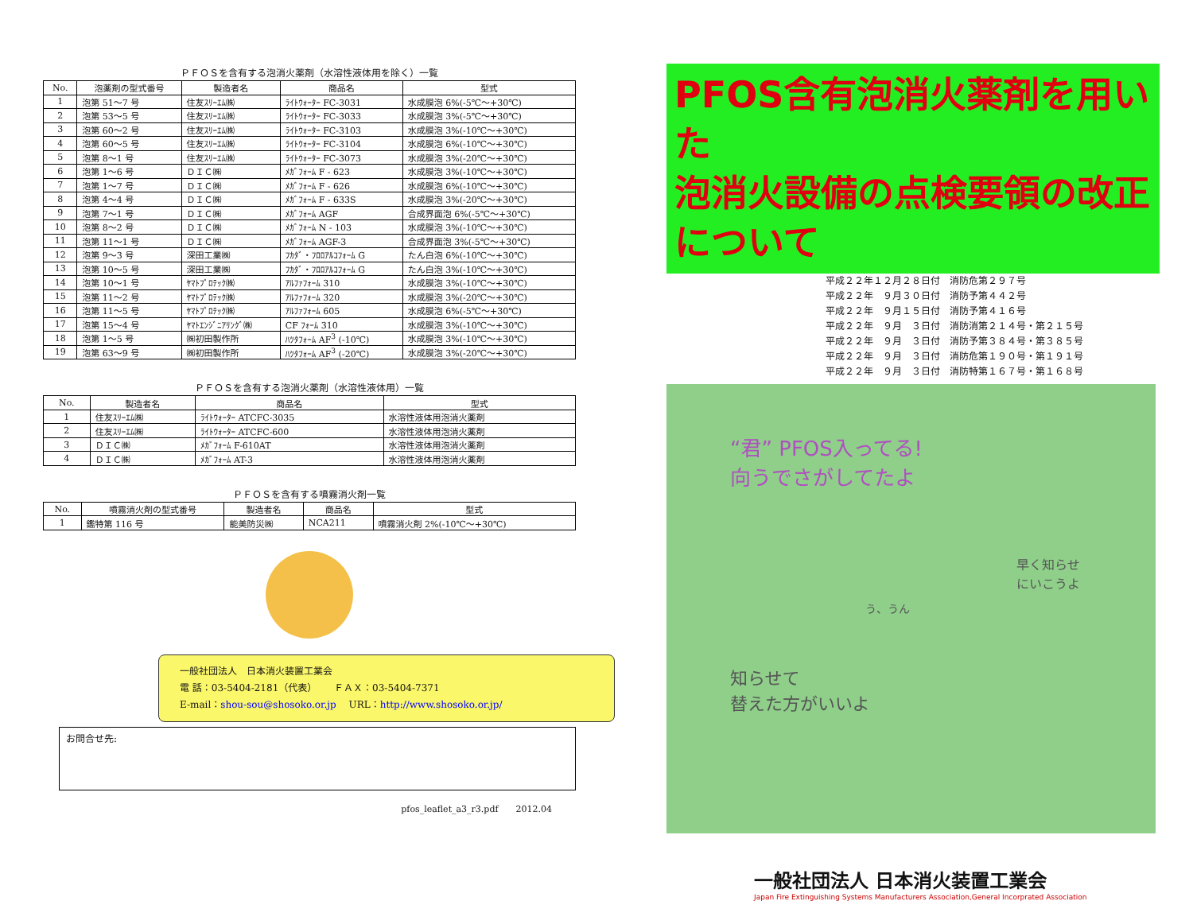ＰＦＯＳを含有する泡消火薬剤（水溶性液体用を除く）一覧
| No. | 泡薬剤の型式番号 | 製造者名 | 商品名 | 型式 |
| --- | --- | --- | --- | --- |
| 1 | 泡第 51～7 号 | 住友ｽﾘｰｴﾑ㈱ | ﾗｲﾄｳｫｰﾀｰ FC-3031 | 水成膜泡 6%(-5℃～+30℃) |
| 2 | 泡第 53～5 号 | 住友ｽﾘｰｴﾑ㈱ | ﾗｲﾄｳｫｰﾀｰ FC-3033 | 水成膜泡 3%(-5℃～+30℃) |
| 3 | 泡第 60～2 号 | 住友ｽﾘｰｴﾑ㈱ | ﾗｲﾄｳｫｰﾀｰ FC-3103 | 水成膜泡 3%(-10℃～+30℃) |
| 4 | 泡第 60～5 号 | 住友ｽﾘｰｴﾑ㈱ | ﾗｲﾄｳｫｰﾀｰ FC-3104 | 水成膜泡 6%(-10℃～+30℃) |
| 5 | 泡第 8～1 号 | 住友ｽﾘｰｴﾑ㈱ | ﾗｲﾄｳｫｰﾀｰ FC-3073 | 水成膜泡 3%(-20℃～+30℃) |
| 6 | 泡第 1～6 号 | ＤＩＣ㈱ | ﾒｶﾞﾌｫｰﾑ F - 623 | 水成膜泡 3%(-10℃～+30℃) |
| 7 | 泡第 1～7 号 | ＤＩＣ㈱ | ﾒｶﾞﾌｫｰﾑ F - 626 | 水成膜泡 6%(-10℃～+30℃) |
| 8 | 泡第 4～4 号 | ＤＩＣ㈱ | ﾒｶﾞﾌｫｰﾑ F - 633S | 水成膜泡 3%(-20℃～+30℃) |
| 9 | 泡第 7～1 号 | ＤＩＣ㈱ | ﾒｶﾞﾌｫｰﾑ AGF | 合成界面泡 6%(-5℃～+30℃) |
| 10 | 泡第 8～2 号 | ＤＩＣ㈱ | ﾒｶﾞﾌｫｰﾑ N - 103 | 水成膜泡 3%(-10℃～+30℃) |
| 11 | 泡第 11～1 号 | ＤＩＣ㈱ | ﾒｶﾞﾌｫｰﾑ AGF-3 | 合成界面泡 3%(-5℃～+30℃) |
| 12 | 泡第 9～3 号 | 深田工業㈱ | ﾌｶﾀﾞ・ﾌﾛﾛｱﾙｺﾌｫｰﾑ G | たん白泡 6%(-10℃～+30℃) |
| 13 | 泡第 10～5 号 | 深田工業㈱ | ﾌｶﾀﾞ・ﾌﾛﾛｱﾙｺﾌｫｰﾑ G | たん白泡 3%(-10℃～+30℃) |
| 14 | 泡第 10～1 号 | ﾔﾏﾄﾌﾟﾛﾃｯｸ㈱ | ｱﾙﾌｧﾌｫｰﾑ 310 | 水成膜泡 3%(-10℃～+30℃) |
| 15 | 泡第 11～2 号 | ﾔﾏﾄﾌﾟﾛﾃｯｸ㈱ | ｱﾙﾌｧﾌｫｰﾑ 320 | 水成膜泡 3%(-20℃～+30℃) |
| 16 | 泡第 11～5 号 | ﾔﾏﾄﾌﾟﾛﾃｯｸ㈱ | ｱﾙﾌｧﾌｫｰﾑ 605 | 水成膜泡 6%(-5℃～+30℃) |
| 17 | 泡第 15～4 号 | ﾔﾏﾄｴﾝｼﾞﾆｱﾘﾝｸﾞ㈱ | CF ﾌｫｰﾑ 310 | 水成膜泡 3%(-10℃～+30℃) |
| 18 | 泡第 1～5 号 | ㈱初田製作所 | ﾊﾂﾀﾌｫｰﾑ AF<sup>3</sup> (-10℃) | 水成膜泡 3%(-10℃～+30℃) |
| 19 | 泡第 63～9 号 | ㈱初田製作所 | ﾊﾂﾀﾌｫｰﾑ AF<sup>3</sup> (-20℃) | 水成膜泡 3%(-20℃～+30℃) |
ＰＦＯＳを含有する泡消火薬剤（水溶性液体用）一覧
| No. | 製造者名 | 商品名 | 型式 |
| --- | --- | --- | --- |
| 1 | 住友ｽﾘｰｴﾑ㈱ | ﾗｲﾄｳｫｰﾀｰ ATCFC-3035 | 水溶性液体用泡消火薬剤 |
| 2 | 住友ｽﾘｰｴﾑ㈱ | ﾗｲﾄｳｫｰﾀｰ ATCFC-600 | 水溶性液体用泡消火薬剤 |
| 3 | ＤＩＣ㈱ | ﾒｶﾞﾌｫｰﾑ F-610AT | 水溶性液体用泡消火薬剤 |
| 4 | ＤＩＣ㈱ | ﾒｶﾞﾌｫｰﾑ AT-3 | 水溶性液体用泡消火薬剤 |
ＰＦＯＳを含有する噴霧消火剤一覧
| No. | 噴霧消火剤の型式番号 | 製造者名 | 商品名 | 型式 |
| --- | --- | --- | --- | --- |
| 1 | 鑑特第 116 号 | 能美防災㈱ | NCA211 | 噴霧消火剤 2%(-10℃～+30℃) |
一般社団法人　日本消火装置工業会
電 話：03-5404-2181（代表）　　 ＦＡＸ：03-5404-7371
E-mail：shou-sou@shosoko.or.jp　 URL：http://www.shosoko.or.jp/
お問合せ先:
pfos_leaflet_a3_r3.pdf　　2012.04
PFOS含有泡消火薬剤を用いた
泡消火設備の点検要領の改正について
平成２２年１２月２８日付　消防危第２９７号
平成２２年　９月３０日付　消防予第４４２号
平成２２年　９月１５日付　消防予第４１６号
平成２２年　９月　３日付　消防消第２１４号・第２１５号
平成２２年　９月　３日付　消防予第３８４号・第３８５号
平成２２年　９月　３日付　消防危第１９０号・第１９１号
平成２２年　９月　３日付　消防特第１６７号・第１６８号
“君” PFOS入ってる!
向うでさがしてたよ
早く知らせ
にいこうよ
う、うん
知らせて
替えた方がいいよ
一般社団法人 日本消火装置工業会
Japan Fire Extinguishing Systems Manufacturers Association,General Incorprated Association